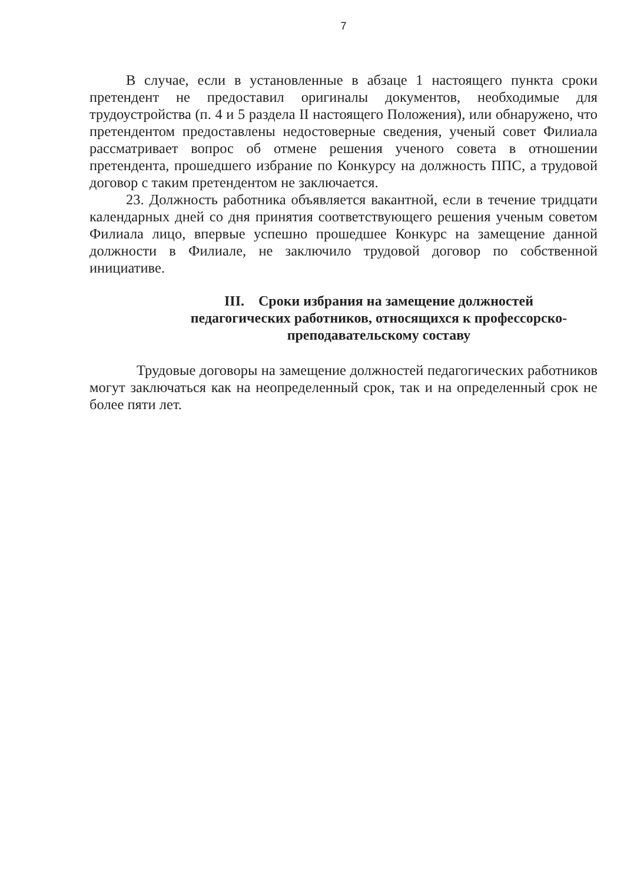7
В случае, если в установленные в абзаце 1 настоящего пункта сроки претендент не предоставил оригиналы документов, необходимые для трудоустройства (п. 4 и 5 раздела II настоящего Положения), или обнаружено, что претендентом предоставлены недостоверные сведения, ученый совет Филиала рассматривает вопрос об отмене решения ученого совета в отношении претендента, прошедшего избрание по Конкурсу на должность ППС, а трудовой договор с таким претендентом не заключается.
23. Должность работника объявляется вакантной, если в течение тридцати календарных дней со дня принятия соответствующего решения ученым советом Филиала лицо, впервые успешно прошедшее Конкурс на замещение данной должности в Филиале, не заключило трудовой договор по собственной инициативе.
III. Сроки избрания на замещение должностей
педагогических работников, относящихся к профессорско-
преподавательскому составу
Трудовые договоры на замещение должностей педагогических работников могут заключаться как на неопределенный срок, так и на определенный срок не более пяти лет.